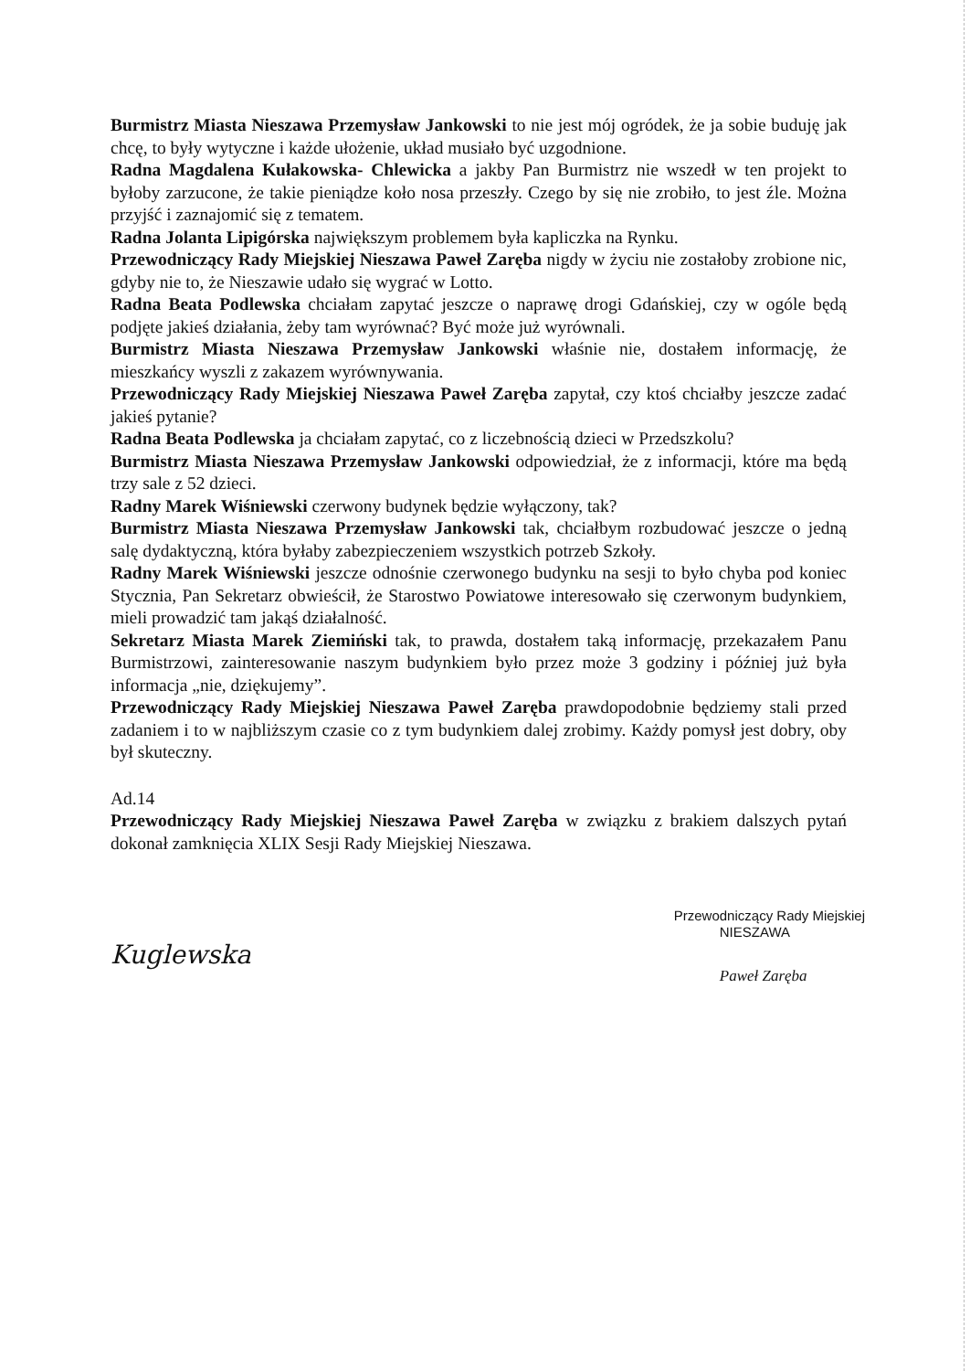Burmistrz Miasta Nieszawa Przemysław Jankowski to nie jest mój ogródek, że ja sobie buduję jak chcę, to były wytyczne i każde ułożenie, układ musiało być uzgodnione.
Radna Magdalena Kułakowska- Chlewicka a jakby Pan Burmistrz nie wszedł w ten projekt to byłoby zarzucone, że takie pieniądze koło nosa przeszły. Czego by się nie zrobiło, to jest źle. Można przyjść i zaznajomić się z tematem.
Radna Jolanta Lipigórska największym problemem była kapliczka na Rynku.
Przewodniczący Rady Miejskiej Nieszawa Paweł Zaręba nigdy w życiu nie zostałoby zrobione nic, gdyby nie to, że Nieszawie udało się wygrać w Lotto.
Radna Beata Podlewska chciałam zapytać jeszcze o naprawę drogi Gdańskiej, czy w ogóle będą podjęte jakieś działania, żeby tam wyrównać? Być może już wyrównali.
Burmistrz Miasta Nieszawa Przemysław Jankowski właśnie nie, dostałem informację, że mieszkańcy wyszli z zakazem wyrównywania.
Przewodniczący Rady Miejskiej Nieszawa Paweł Zaręba zapytał, czy ktoś chciałby jeszcze zadać jakieś pytanie?
Radna Beata Podlewska ja chciałam zapytać, co z liczebnością dzieci w Przedszkolu?
Burmistrz Miasta Nieszawa Przemysław Jankowski odpowiedział, że z informacji, które ma będą trzy sale z 52 dzieci.
Radny Marek Wiśniewski czerwony budynek będzie wyłączony, tak?
Burmistrz Miasta Nieszawa Przemysław Jankowski tak, chciałbym rozbudować jeszcze o jedną salę dydaktyczną, która byłaby zabezpieczeniem wszystkich potrzeb Szkoły.
Radny Marek Wiśniewski jeszcze odnośnie czerwonego budynku na sesji to było chyba pod koniec Stycznia, Pan Sekretarz obwieścił, że Starostwo Powiatowe interesowało się czerwonym budynkiem, mieli prowadzić tam jakąś działalność.
Sekretarz Miasta Marek Ziemiński tak, to prawda, dostałem taką informację, przekazałem Panu Burmistrzowi, zainteresowanie naszym budynkiem było przez może 3 godziny i później już była informacja „nie, dziękujemy”.
Przewodniczący Rady Miejskiej Nieszawa Paweł Zaręba prawdopodobnie będziemy stali przed zadaniem i to w najbliższym czasie co z tym budynkiem dalej zrobimy. Każdy pomysł jest dobry, oby był skuteczny.
Ad.14
Przewodniczący Rady Miejskiej Nieszawa Paweł Zaręba w związku z brakiem dalszych pytań dokonał zamknięcia XLIX Sesji Rady Miejskiej Nieszawa.
Kuglewska
Przewodniczący Rady Miejskiej
NIESZAWA
Paweł Zaręba